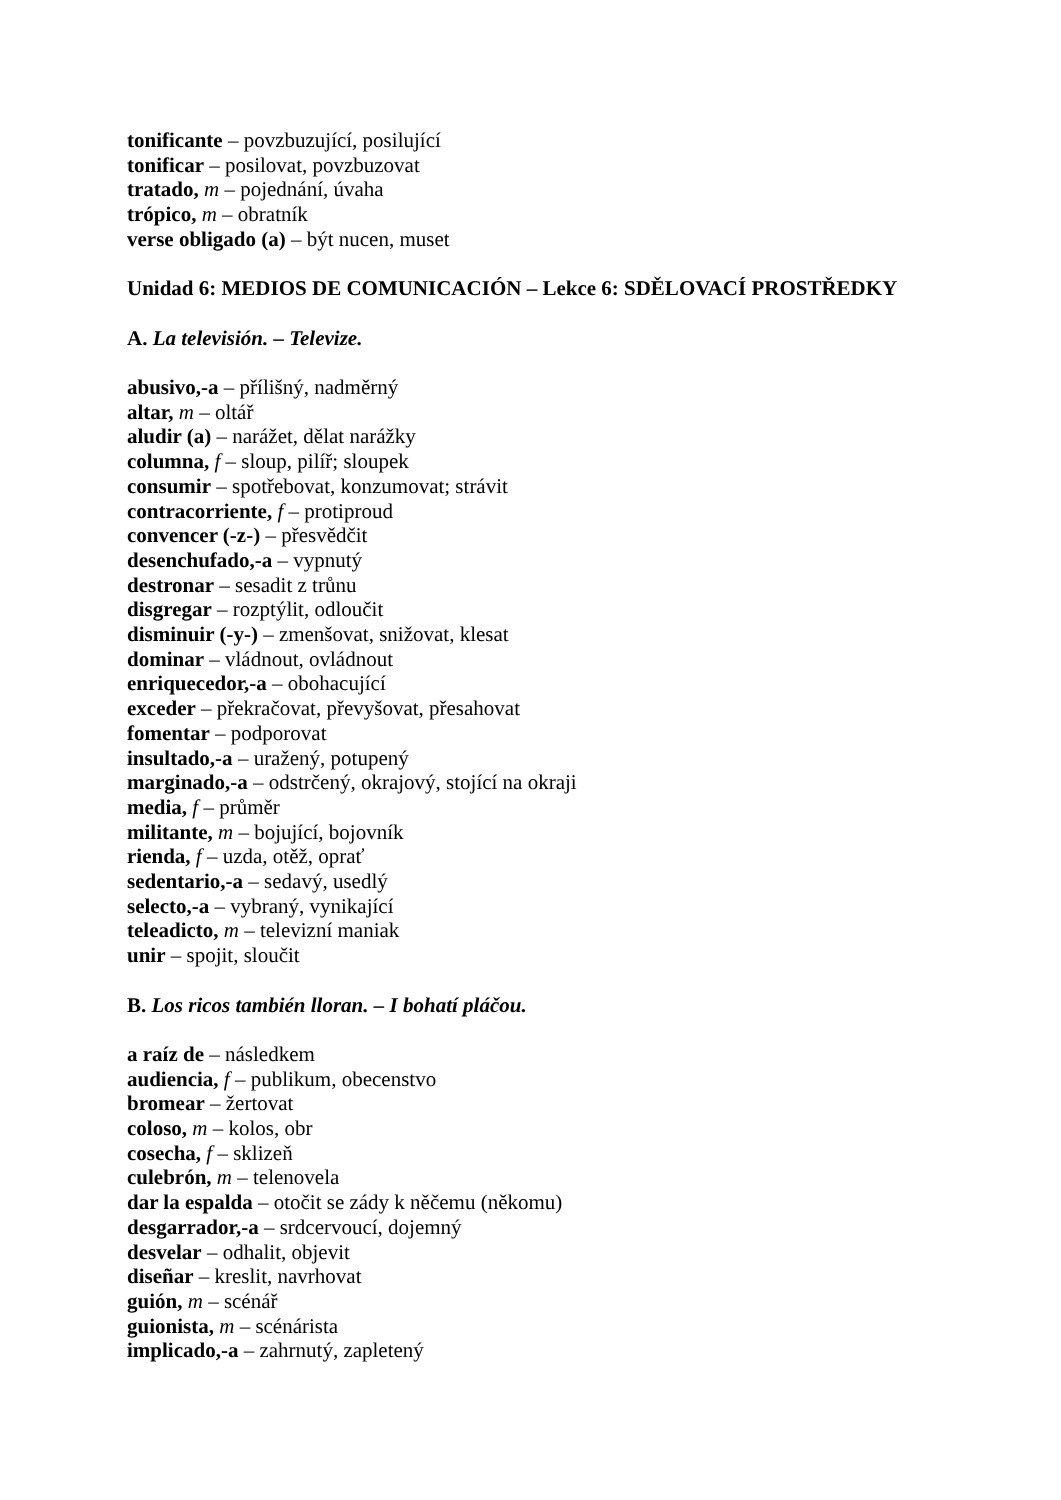tonificante – povzbuzující, posilující
tonificar – posilovat, povzbuzovat
tratado, m – pojednání, úvaha
trópico, m – obratník
verse obligado (a) – být nucen, muset
Unidad 6: MEDIOS DE COMUNICACIÓN – Lekce 6: SDĚLOVACÍ PROSTŘEDKY
A. La televisión. – Televize.
abusivo,-a – přílišný, nadměrný
altar, m – oltář
aludir (a) – narážet, dělat narážky
columna, f – sloup, pilíř; sloupek
consumir – spotřebovat, konzumovat; strávit
contracorriente, f – protiproud
convencer (-z-) – přesvědčit
desenchufado,-a – vypnutý
destronar – sesadit z trůnu
disgregar – rozptýlit, odloučit
disminuir (-y-) – zmenšovat, snižovat, klesat
dominar – vládnout, ovládnout
enriquecedor,-a – obohacující
exceder – překračovat, převyšovat, přesahovat
fomentar – podporovat
insultado,-a – uražený, potupený
marginado,-a – odstrčený, okrajový, stojící na okraji
media, f – průměr
militante, m – bojující, bojovník
rienda, f – uzda, otěž, oprať
sedentario,-a – sedavý, usedlý
selecto,-a – vybraný, vynikající
teleadicto, m – televizní maniak
unir – spojit, sloučit
B. Los ricos también lloran. – I bohatí pláčou.
a raíz de – následkem
audiencia, f – publikum, obecenstvo
bromear – žertovat
coloso, m – kolos, obr
cosecha, f – sklizeň
culebrón, m – telenovela
dar la espalda – otočit se zády k něčemu (někomu)
desgarrador,-a – srdcervoucí, dojemný
desvelar – odhalit, objevit
diseñar – kreslit, navrhovat
guión, m – scénář
guionista, m – scénárista
implicado,-a – zahrnutý, zapletený